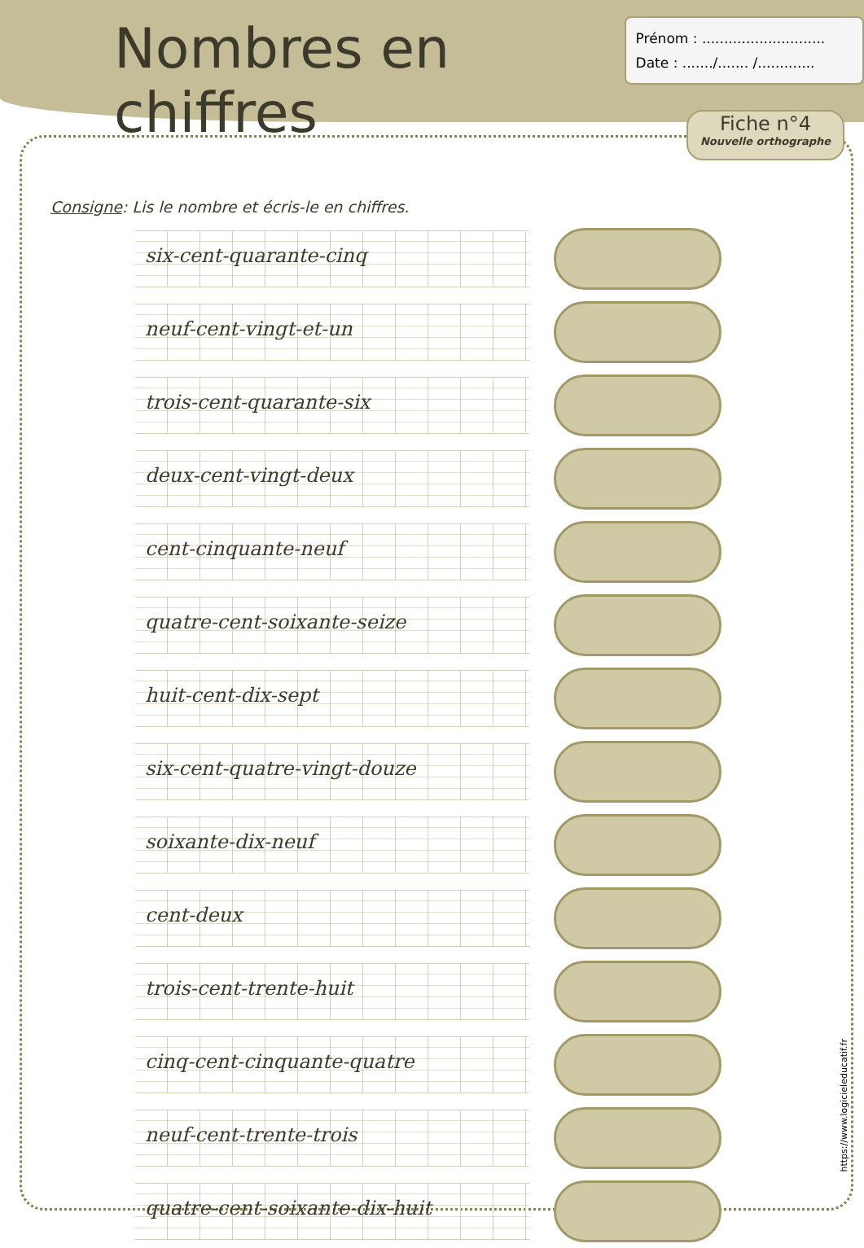Nombres en chiffres
Prénom : ............................
Date : ......./....... /.............
Fiche n°4
Nouvelle orthographe
Consigne: Lis le nombre et écris-le en chiffres.
six-cent-quarante-cinq
neuf-cent-vingt-et-un
trois-cent-quarante-six
deux-cent-vingt-deux
cent-cinquante-neuf
quatre-cent-soixante-seize
huit-cent-dix-sept
six-cent-quatre-vingt-douze
soixante-dix-neuf
cent-deux
trois-cent-trente-huit
cinq-cent-cinquante-quatre
neuf-cent-trente-trois
quatre-cent-soixante-dix-huit
https://www.logicieleducatif.fr